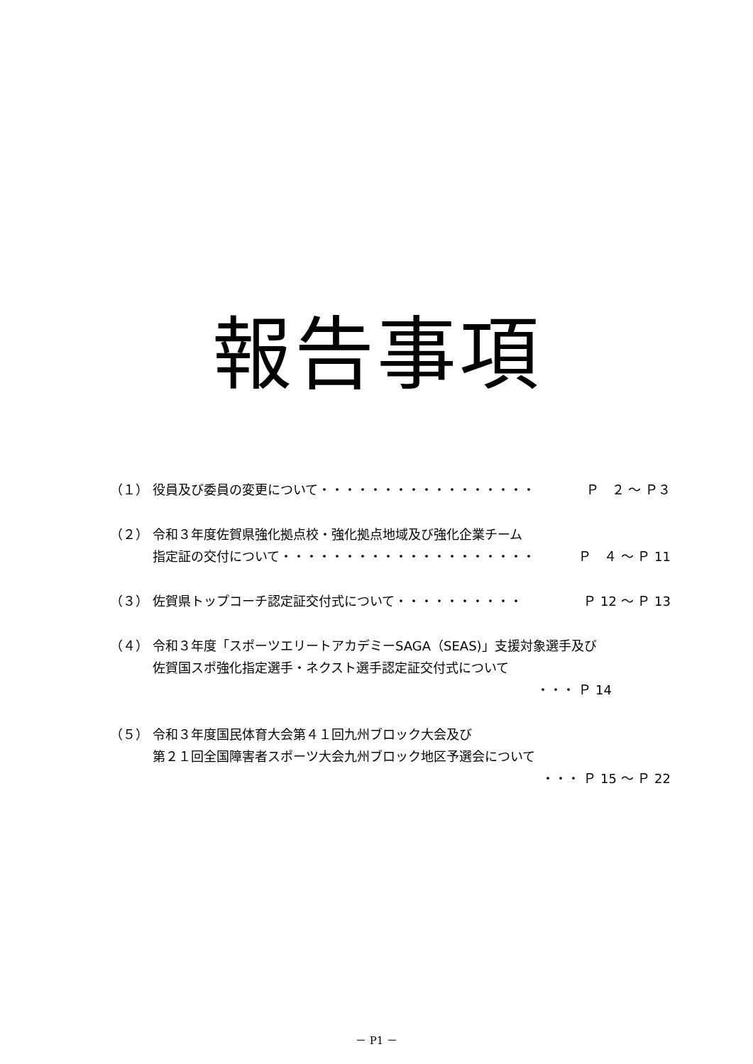報告事項
（１） 役員及び委員の変更について・・・・・・・・・・・・・・・・・ Ｐ　２ ～ Ｐ３
（２） 令和３年度佐賀県強化拠点校・強化拠点地域及び強化企業チーム
指定証の交付について・・・・・・・・・・・・・・・・・・・・ Ｐ　４ ～ Ｐ 11
（３） 佐賀県トップコーチ認定証交付式について・・・・・・・・・・ Ｐ 12 ～ Ｐ 13
（４） 令和３年度「スポーツエリートアカデミーSAGA（SEAS)」支援対象選手及び
佐賀国スポ強化指定選手・ネクスト選手認定証交付式について
・・・ Ｐ 14
（５） 令和３年度国民体育大会第４１回九州ブロック大会及び
第２１回全国障害者スポーツ大会九州ブロック地区予選会について
・・・ Ｐ 15 ～ Ｐ 22
－ P1 －